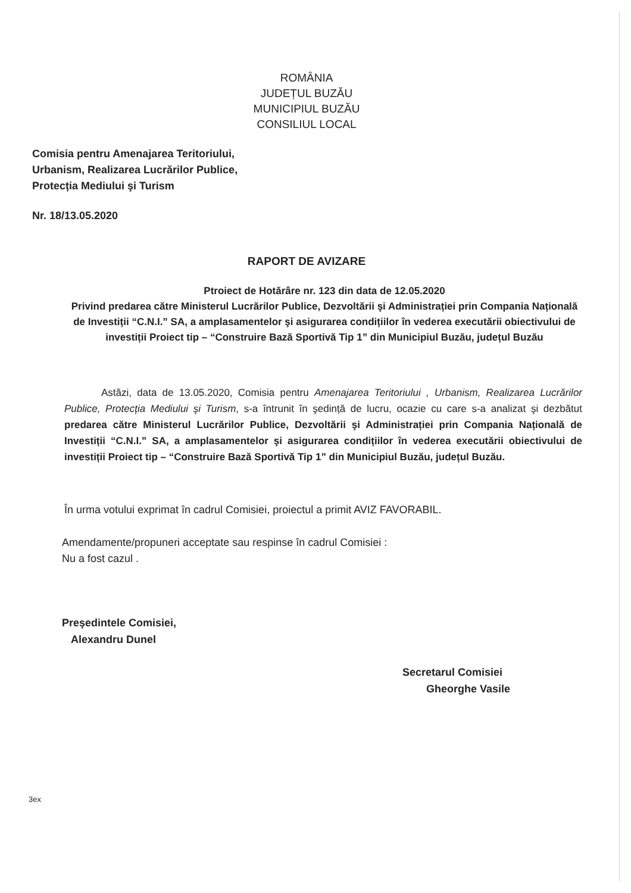ROMÂNIA
JUDEȚUL BUZĂU
MUNICIPIUL BUZĂU
CONSILIUL LOCAL
Comisia pentru Amenajarea Teritoriului,
Urbanism, Realizarea Lucrărilor Publice,
Protecția Mediului şi Turism
Nr. 18/13.05.2020
RAPORT DE AVIZARE
Ptroiect de Hotărâre nr. 123 din data de 12.05.2020
Privind predarea către Ministerul Lucrărilor Publice, Dezvoltării şi Administrației prin Compania Națională de Investiții “C.N.I.” SA, a amplasamentelor şi asigurarea condițiilor în vederea executării obiectivului de investiții Proiect tip – “Construire Bază Sportivă Tip 1” din Municipiul Buzău, județul Buzău
Astăzi, data de 13.05.2020, Comisia pentru Amenajarea Teritoriului , Urbanism, Realizarea Lucrărilor Publice, Protecția Mediului şi Turism, s-a întrunit în şedință de lucru, ocazie cu care s-a analizat şi dezbătut predarea către Ministerul Lucrărilor Publice, Dezvoltării şi Administrației prin Compania Națională de Investiții “C.N.I.” SA, a amplasamentelor şi asigurarea condițiilor în vederea executării obiectivului de investiții Proiect tip – “Construire Bază Sportivă Tip 1” din Municipiul Buzău, județul Buzău.
În urma votului exprimat în cadrul Comisiei, proiectul a primit AVIZ FAVORABIL.
Amendamente/propuneri acceptate sau respinse în cadrul Comisiei :
Nu a fost cazul .
Preşedintele Comisiei,
Alexandru Dunel
Secretarul Comisiei
Gheorghe Vasile
3ex